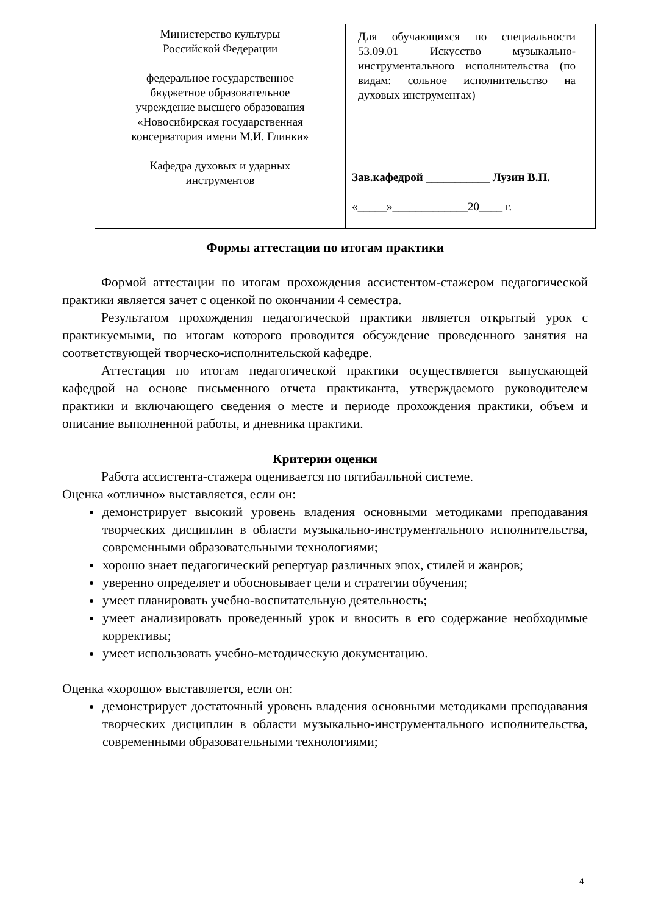| Министерство культуры Российской Федерации федеральное государственное бюджетное образовательное учреждение высшего образования «Новосибирская государственная консерватория имени М.И. Глинки» Кафедра духовых и ударных инструментов | Для обучающихся по специальности 53.09.01 Искусство музыкально-инструментального исполнительства (по видам: сольное исполнительство на духовых инструментах) |
| | Зав.кафедрой ___________ Лузин В.П. «_____»_____________20____ г. |
Формы аттестации по итогам практики
Формой аттестации по итогам прохождения ассистентом-стажером педагогической практики является зачет с оценкой по окончании 4 семестра.
Результатом прохождения педагогической практики является открытый урок с практикуемыми, по итогам которого проводится обсуждение проведенного занятия на соответствующей творческо-исполнительской кафедре.
Аттестация по итогам педагогической практики осуществляется выпускающей кафедрой на основе письменного отчета практиканта, утверждаемого руководителем практики и включающего сведения о месте и периоде прохождения практики, объем и описание выполненной работы, и дневника практики.
Критерии оценки
Работа ассистента-стажера оценивается по пятибалльной системе.
Оценка «отлично» выставляется, если он:
демонстрирует высокий уровень владения основными методиками преподавания творческих дисциплин в области музыкально-инструментального исполнительства, современными образовательными технологиями;
хорошо знает педагогический репертуар различных эпох, стилей и жанров;
уверенно определяет и обосновывает цели и стратегии обучения;
умеет планировать учебно-воспитательную деятельность;
умеет анализировать проведенный урок и вносить в его содержание необходимые коррективы;
умеет использовать учебно-методическую документацию.
Оценка «хорошо» выставляется, если он:
демонстрирует достаточный уровень владения основными методиками преподавания творческих дисциплин в области музыкально-инструментального исполнительства, современными образовательными технологиями;
4